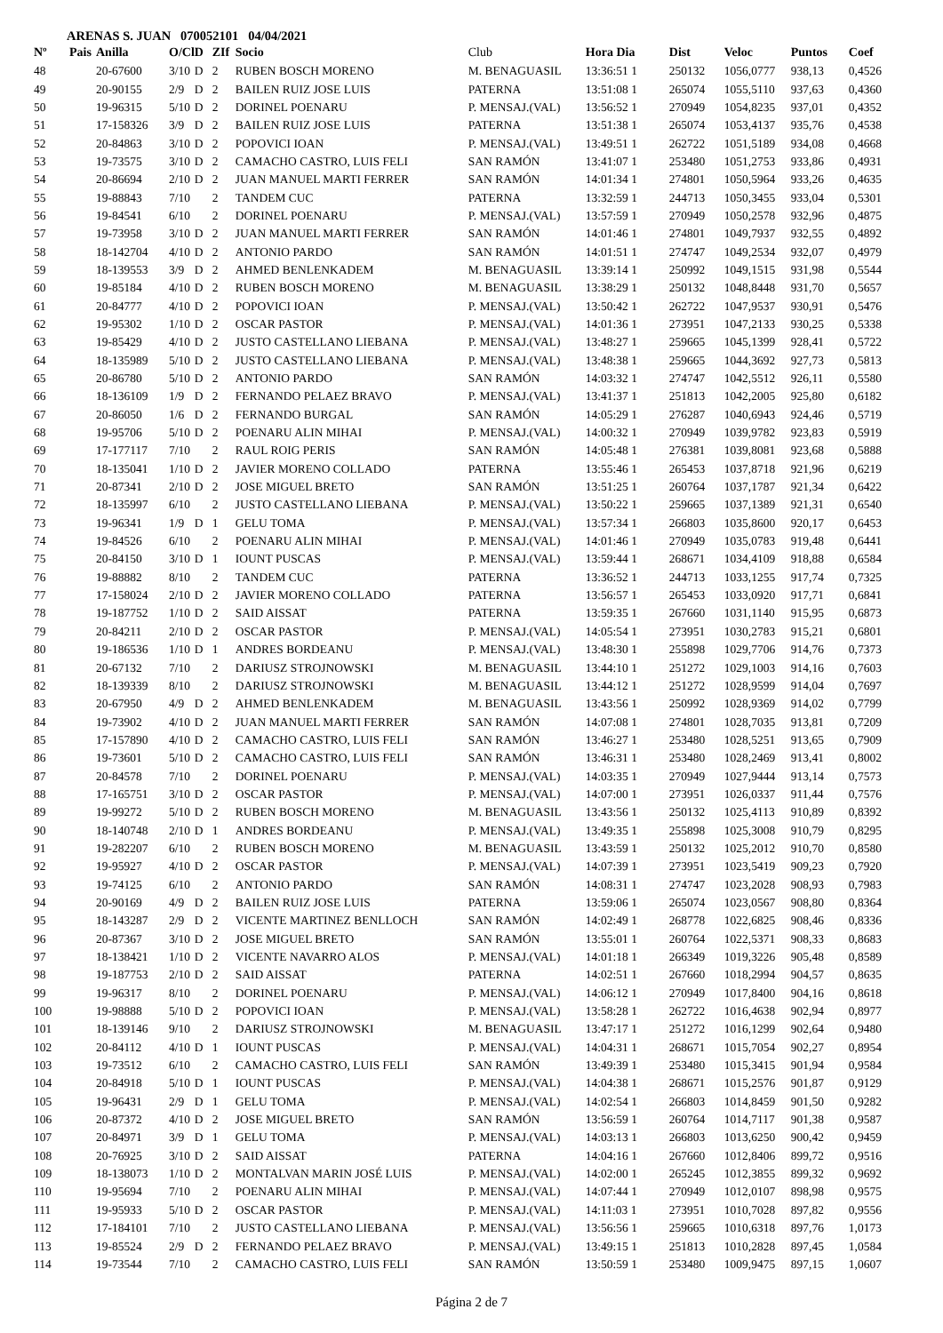ARENAS S. JUAN 070052101 04/04/2021
| Nº | Pais | Anilla | O/Cl | D | ZIf | Socio | Club | Hora Dia | Dist | Veloc | Puntos | Coef |
| --- | --- | --- | --- | --- | --- | --- | --- | --- | --- | --- | --- | --- |
| 48 | | 20-67600 | 3/10 | D | 2 | RUBEN BOSCH MORENO | M. BENAGUASIL | 13:36:51 1 | 250132 | 1056,0777 | 938,13 | 0,4526 |
| 49 | | 20-90155 | 2/9 | D | 2 | BAILEN RUIZ JOSE LUIS | PATERNA | 13:51:08 1 | 265074 | 1055,5110 | 937,63 | 0,4360 |
| 50 | | 19-96315 | 5/10 | D | 2 | DORINEL POENARU | P. MENSAJ.(VAL) | 13:56:52 1 | 270949 | 1054,8235 | 937,01 | 0,4352 |
| 51 | | 17-158326 | 3/9 | D | 2 | BAILEN RUIZ JOSE LUIS | PATERNA | 13:51:38 1 | 265074 | 1053,4137 | 935,76 | 0,4538 |
| 52 | | 20-84863 | 3/10 | D | 2 | POPOVICI IOAN | P. MENSAJ.(VAL) | 13:49:51 1 | 262722 | 1051,5189 | 934,08 | 0,4668 |
| 53 | | 19-73575 | 3/10 | D | 2 | CAMACHO CASTRO, LUIS FELI | SAN RAMÓN | 13:41:07 1 | 253480 | 1051,2753 | 933,86 | 0,4931 |
| 54 | | 20-86694 | 2/10 | D | 2 | JUAN MANUEL MARTI FERRER | SAN RAMÓN | 14:01:34 1 | 274801 | 1050,5964 | 933,26 | 0,4635 |
| 55 | | 19-88843 | 7/10 | | 2 | TANDEM CUC | PATERNA | 13:32:59 1 | 244713 | 1050,3455 | 933,04 | 0,5301 |
| 56 | | 19-84541 | 6/10 | | 2 | DORINEL POENARU | P. MENSAJ.(VAL) | 13:57:59 1 | 270949 | 1050,2578 | 932,96 | 0,4875 |
| 57 | | 19-73958 | 3/10 | D | 2 | JUAN MANUEL MARTI FERRER | SAN RAMÓN | 14:01:46 1 | 274801 | 1049,7937 | 932,55 | 0,4892 |
| 58 | | 18-142704 | 4/10 | D | 2 | ANTONIO PARDO | SAN RAMÓN | 14:01:51 1 | 274747 | 1049,2534 | 932,07 | 0,4979 |
| 59 | | 18-139553 | 3/9 | D | 2 | AHMED BENLENKADEM | M. BENAGUASIL | 13:39:14 1 | 250992 | 1049,1515 | 931,98 | 0,5544 |
| 60 | | 19-85184 | 4/10 | D | 2 | RUBEN BOSCH MORENO | M. BENAGUASIL | 13:38:29 1 | 250132 | 1048,8448 | 931,70 | 0,5657 |
| 61 | | 20-84777 | 4/10 | D | 2 | POPOVICI IOAN | P. MENSAJ.(VAL) | 13:50:42 1 | 262722 | 1047,9537 | 930,91 | 0,5476 |
| 62 | | 19-95302 | 1/10 | D | 2 | OSCAR PASTOR | P. MENSAJ.(VAL) | 14:01:36 1 | 273951 | 1047,2133 | 930,25 | 0,5338 |
| 63 | | 19-85429 | 4/10 | D | 2 | JUSTO CASTELLANO LIEBANA | P. MENSAJ.(VAL) | 13:48:27 1 | 259665 | 1045,1399 | 928,41 | 0,5722 |
| 64 | | 18-135989 | 5/10 | D | 2 | JUSTO CASTELLANO LIEBANA | P. MENSAJ.(VAL) | 13:48:38 1 | 259665 | 1044,3692 | 927,73 | 0,5813 |
| 65 | | 20-86780 | 5/10 | D | 2 | ANTONIO PARDO | SAN RAMÓN | 14:03:32 1 | 274747 | 1042,5512 | 926,11 | 0,5580 |
| 66 | | 18-136109 | 1/9 | D | 2 | FERNANDO PELAEZ BRAVO | P. MENSAJ.(VAL) | 13:41:37 1 | 251813 | 1042,2005 | 925,80 | 0,6182 |
| 67 | | 20-86050 | 1/6 | D | 2 | FERNANDO BURGAL | SAN RAMÓN | 14:05:29 1 | 276287 | 1040,6943 | 924,46 | 0,5719 |
| 68 | | 19-95706 | 5/10 | D | 2 | POENARU ALIN MIHAI | P. MENSAJ.(VAL) | 14:00:32 1 | 270949 | 1039,9782 | 923,83 | 0,5919 |
| 69 | | 17-177117 | 7/10 | | 2 | RAUL ROIG PERIS | SAN RAMÓN | 14:05:48 1 | 276381 | 1039,8081 | 923,68 | 0,5888 |
| 70 | | 18-135041 | 1/10 | D | 2 | JAVIER MORENO COLLADO | PATERNA | 13:55:46 1 | 265453 | 1037,8718 | 921,96 | 0,6219 |
| 71 | | 20-87341 | 2/10 | D | 2 | JOSE MIGUEL BRETO | SAN RAMÓN | 13:51:25 1 | 260764 | 1037,1787 | 921,34 | 0,6422 |
| 72 | | 18-135997 | 6/10 | | 2 | JUSTO CASTELLANO LIEBANA | P. MENSAJ.(VAL) | 13:50:22 1 | 259665 | 1037,1389 | 921,31 | 0,6540 |
| 73 | | 19-96341 | 1/9 | D | 1 | GELU TOMA | P. MENSAJ.(VAL) | 13:57:34 1 | 266803 | 1035,8600 | 920,17 | 0,6453 |
| 74 | | 19-84526 | 6/10 | | 2 | POENARU ALIN MIHAI | P. MENSAJ.(VAL) | 14:01:46 1 | 270949 | 1035,0783 | 919,48 | 0,6441 |
| 75 | | 20-84150 | 3/10 | D | 1 | IOUNT PUSCAS | P. MENSAJ.(VAL) | 13:59:44 1 | 268671 | 1034,4109 | 918,88 | 0,6584 |
| 76 | | 19-88882 | 8/10 | | 2 | TANDEM CUC | PATERNA | 13:36:52 1 | 244713 | 1033,1255 | 917,74 | 0,7325 |
| 77 | | 17-158024 | 2/10 | D | 2 | JAVIER MORENO COLLADO | PATERNA | 13:56:57 1 | 265453 | 1033,0920 | 917,71 | 0,6841 |
| 78 | | 19-187752 | 1/10 | D | 2 | SAID AISSAT | PATERNA | 13:59:35 1 | 267660 | 1031,1140 | 915,95 | 0,6873 |
| 79 | | 20-84211 | 2/10 | D | 2 | OSCAR PASTOR | P. MENSAJ.(VAL) | 14:05:54 1 | 273951 | 1030,2783 | 915,21 | 0,6801 |
| 80 | | 19-186536 | 1/10 | D | 1 | ANDRES BORDEANU | P. MENSAJ.(VAL) | 13:48:30 1 | 255898 | 1029,7706 | 914,76 | 0,7373 |
| 81 | | 20-67132 | 7/10 | | 2 | DARIUSZ STROJNOWSKI | M. BENAGUASIL | 13:44:10 1 | 251272 | 1029,1003 | 914,16 | 0,7603 |
| 82 | | 18-139339 | 8/10 | | 2 | DARIUSZ STROJNOWSKI | M. BENAGUASIL | 13:44:12 1 | 251272 | 1028,9599 | 914,04 | 0,7697 |
| 83 | | 20-67950 | 4/9 | D | 2 | AHMED BENLENKADEM | M. BENAGUASIL | 13:43:56 1 | 250992 | 1028,9369 | 914,02 | 0,7799 |
| 84 | | 19-73902 | 4/10 | D | 2 | JUAN MANUEL MARTI FERRER | SAN RAMÓN | 14:07:08 1 | 274801 | 1028,7035 | 913,81 | 0,7209 |
| 85 | | 17-157890 | 4/10 | D | 2 | CAMACHO CASTRO, LUIS FELI | SAN RAMÓN | 13:46:27 1 | 253480 | 1028,5251 | 913,65 | 0,7909 |
| 86 | | 19-73601 | 5/10 | D | 2 | CAMACHO CASTRO, LUIS FELI | SAN RAMÓN | 13:46:31 1 | 253480 | 1028,2469 | 913,41 | 0,8002 |
| 87 | | 20-84578 | 7/10 | | 2 | DORINEL POENARU | P. MENSAJ.(VAL) | 14:03:35 1 | 270949 | 1027,9444 | 913,14 | 0,7573 |
| 88 | | 17-165751 | 3/10 | D | 2 | OSCAR PASTOR | P. MENSAJ.(VAL) | 14:07:00 1 | 273951 | 1026,0337 | 911,44 | 0,7576 |
| 89 | | 19-99272 | 5/10 | D | 2 | RUBEN BOSCH MORENO | M. BENAGUASIL | 13:43:56 1 | 250132 | 1025,4113 | 910,89 | 0,8392 |
| 90 | | 18-140748 | 2/10 | D | 1 | ANDRES BORDEANU | P. MENSAJ.(VAL) | 13:49:35 1 | 255898 | 1025,3008 | 910,79 | 0,8295 |
| 91 | | 19-282207 | 6/10 | | 2 | RUBEN BOSCH MORENO | M. BENAGUASIL | 13:43:59 1 | 250132 | 1025,2012 | 910,70 | 0,8580 |
| 92 | | 19-95927 | 4/10 | D | 2 | OSCAR PASTOR | P. MENSAJ.(VAL) | 14:07:39 1 | 273951 | 1023,5419 | 909,23 | 0,7920 |
| 93 | | 19-74125 | 6/10 | | 2 | ANTONIO PARDO | SAN RAMÓN | 14:08:31 1 | 274747 | 1023,2028 | 908,93 | 0,7983 |
| 94 | | 20-90169 | 4/9 | D | 2 | BAILEN RUIZ JOSE LUIS | PATERNA | 13:59:06 1 | 265074 | 1023,0567 | 908,80 | 0,8364 |
| 95 | | 18-143287 | 2/9 | D | 2 | VICENTE MARTINEZ BENLLOCH | SAN RAMÓN | 14:02:49 1 | 268778 | 1022,6825 | 908,46 | 0,8336 |
| 96 | | 20-87367 | 3/10 | D | 2 | JOSE MIGUEL BRETO | SAN RAMÓN | 13:55:01 1 | 260764 | 1022,5371 | 908,33 | 0,8683 |
| 97 | | 18-138421 | 1/10 | D | 2 | VICENTE NAVARRO ALOS | P. MENSAJ.(VAL) | 14:01:18 1 | 266349 | 1019,3226 | 905,48 | 0,8589 |
| 98 | | 19-187753 | 2/10 | D | 2 | SAID AISSAT | PATERNA | 14:02:51 1 | 267660 | 1018,2994 | 904,57 | 0,8635 |
| 99 | | 19-96317 | 8/10 | | 2 | DORINEL POENARU | P. MENSAJ.(VAL) | 14:06:12 1 | 270949 | 1017,8400 | 904,16 | 0,8618 |
| 100 | | 19-98888 | 5/10 | D | 2 | POPOVICI IOAN | P. MENSAJ.(VAL) | 13:58:28 1 | 262722 | 1016,4638 | 902,94 | 0,8977 |
| 101 | | 18-139146 | 9/10 | | 2 | DARIUSZ STROJNOWSKI | M. BENAGUASIL | 13:47:17 1 | 251272 | 1016,1299 | 902,64 | 0,9480 |
| 102 | | 20-84112 | 4/10 | D | 1 | IOUNT PUSCAS | P. MENSAJ.(VAL) | 14:04:31 1 | 268671 | 1015,7054 | 902,27 | 0,8954 |
| 103 | | 19-73512 | 6/10 | | 2 | CAMACHO CASTRO, LUIS FELI | SAN RAMÓN | 13:49:39 1 | 253480 | 1015,3415 | 901,94 | 0,9584 |
| 104 | | 20-84918 | 5/10 | D | 1 | IOUNT PUSCAS | P. MENSAJ.(VAL) | 14:04:38 1 | 268671 | 1015,2576 | 901,87 | 0,9129 |
| 105 | | 19-96431 | 2/9 | D | 1 | GELU TOMA | P. MENSAJ.(VAL) | 14:02:54 1 | 266803 | 1014,8459 | 901,50 | 0,9282 |
| 106 | | 20-87372 | 4/10 | D | 2 | JOSE MIGUEL BRETO | SAN RAMÓN | 13:56:59 1 | 260764 | 1014,7117 | 901,38 | 0,9587 |
| 107 | | 20-84971 | 3/9 | D | 1 | GELU TOMA | P. MENSAJ.(VAL) | 14:03:13 1 | 266803 | 1013,6250 | 900,42 | 0,9459 |
| 108 | | 20-76925 | 3/10 | D | 2 | SAID AISSAT | PATERNA | 14:04:16 1 | 267660 | 1012,8406 | 899,72 | 0,9516 |
| 109 | | 18-138073 | 1/10 | D | 2 | MONTALVAN MARIN JOSÉ LUIS | P. MENSAJ.(VAL) | 14:02:00 1 | 265245 | 1012,3855 | 899,32 | 0,9692 |
| 110 | | 19-95694 | 7/10 | | 2 | POENARU ALIN MIHAI | P. MENSAJ.(VAL) | 14:07:44 1 | 270949 | 1012,0107 | 898,98 | 0,9575 |
| 111 | | 19-95933 | 5/10 | D | 2 | OSCAR PASTOR | P. MENSAJ.(VAL) | 14:11:03 1 | 273951 | 1010,7028 | 897,82 | 0,9556 |
| 112 | | 17-184101 | 7/10 | | 2 | JUSTO CASTELLANO LIEBANA | P. MENSAJ.(VAL) | 13:56:56 1 | 259665 | 1010,6318 | 897,76 | 1,0173 |
| 113 | | 19-85524 | 2/9 | D | 2 | FERNANDO PELAEZ BRAVO | P. MENSAJ.(VAL) | 13:49:15 1 | 251813 | 1010,2828 | 897,45 | 1,0584 |
| 114 | | 19-73544 | 7/10 | | 2 | CAMACHO CASTRO, LUIS FELI | SAN RAMÓN | 13:50:59 1 | 253480 | 1009,9475 | 897,15 | 1,0607 |
Página 2 de 7